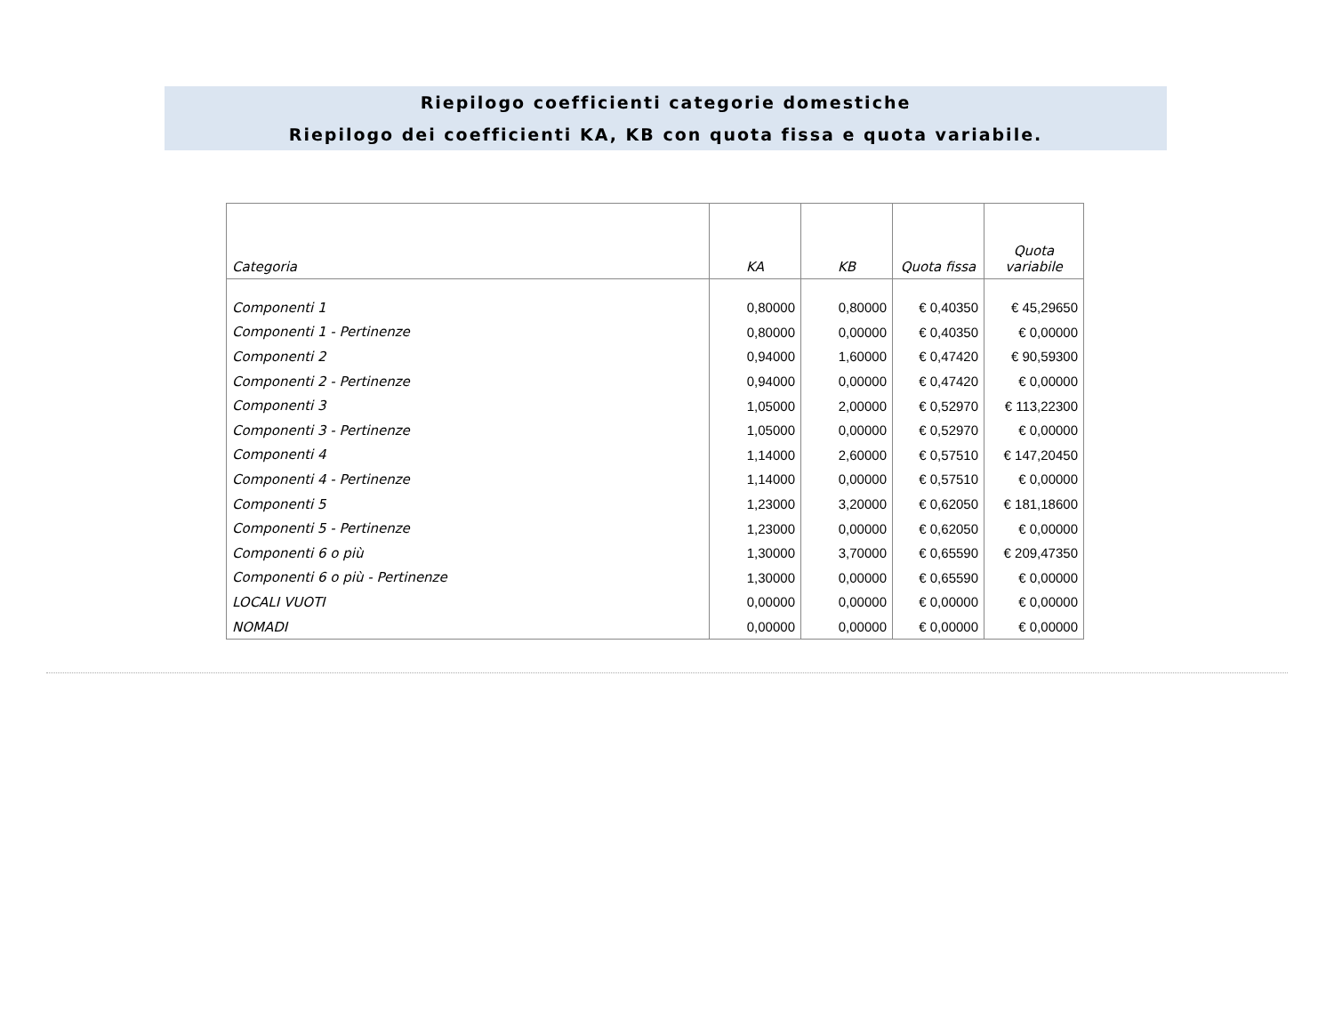Riepilogo coefficienti categorie domestiche
Riepilogo dei coefficienti KA, KB con quota fissa e quota variabile.
| Categoria | KA | KB | Quota fissa | Quota variabile |
| --- | --- | --- | --- | --- |
| Componenti 1 | 0,80000 | 0,80000 | € 0,40350 | € 45,29650 |
| Componenti 1 - Pertinenze | 0,80000 | 0,00000 | € 0,40350 | € 0,00000 |
| Componenti 2 | 0,94000 | 1,60000 | € 0,47420 | € 90,59300 |
| Componenti 2 - Pertinenze | 0,94000 | 0,00000 | € 0,47420 | € 0,00000 |
| Componenti 3 | 1,05000 | 2,00000 | € 0,52970 | € 113,22300 |
| Componenti 3 - Pertinenze | 1,05000 | 0,00000 | € 0,52970 | € 0,00000 |
| Componenti 4 | 1,14000 | 2,60000 | € 0,57510 | € 147,20450 |
| Componenti 4 - Pertinenze | 1,14000 | 0,00000 | € 0,57510 | € 0,00000 |
| Componenti 5 | 1,23000 | 3,20000 | € 0,62050 | € 181,18600 |
| Componenti 5 - Pertinenze | 1,23000 | 0,00000 | € 0,62050 | € 0,00000 |
| Componenti 6 o più | 1,30000 | 3,70000 | € 0,65590 | € 209,47350 |
| Componenti 6 o più - Pertinenze | 1,30000 | 0,00000 | € 0,65590 | € 0,00000 |
| LOCALI VUOTI | 0,00000 | 0,00000 | € 0,00000 | € 0,00000 |
| NOMADI | 0,00000 | 0,00000 | € 0,00000 | € 0,00000 |